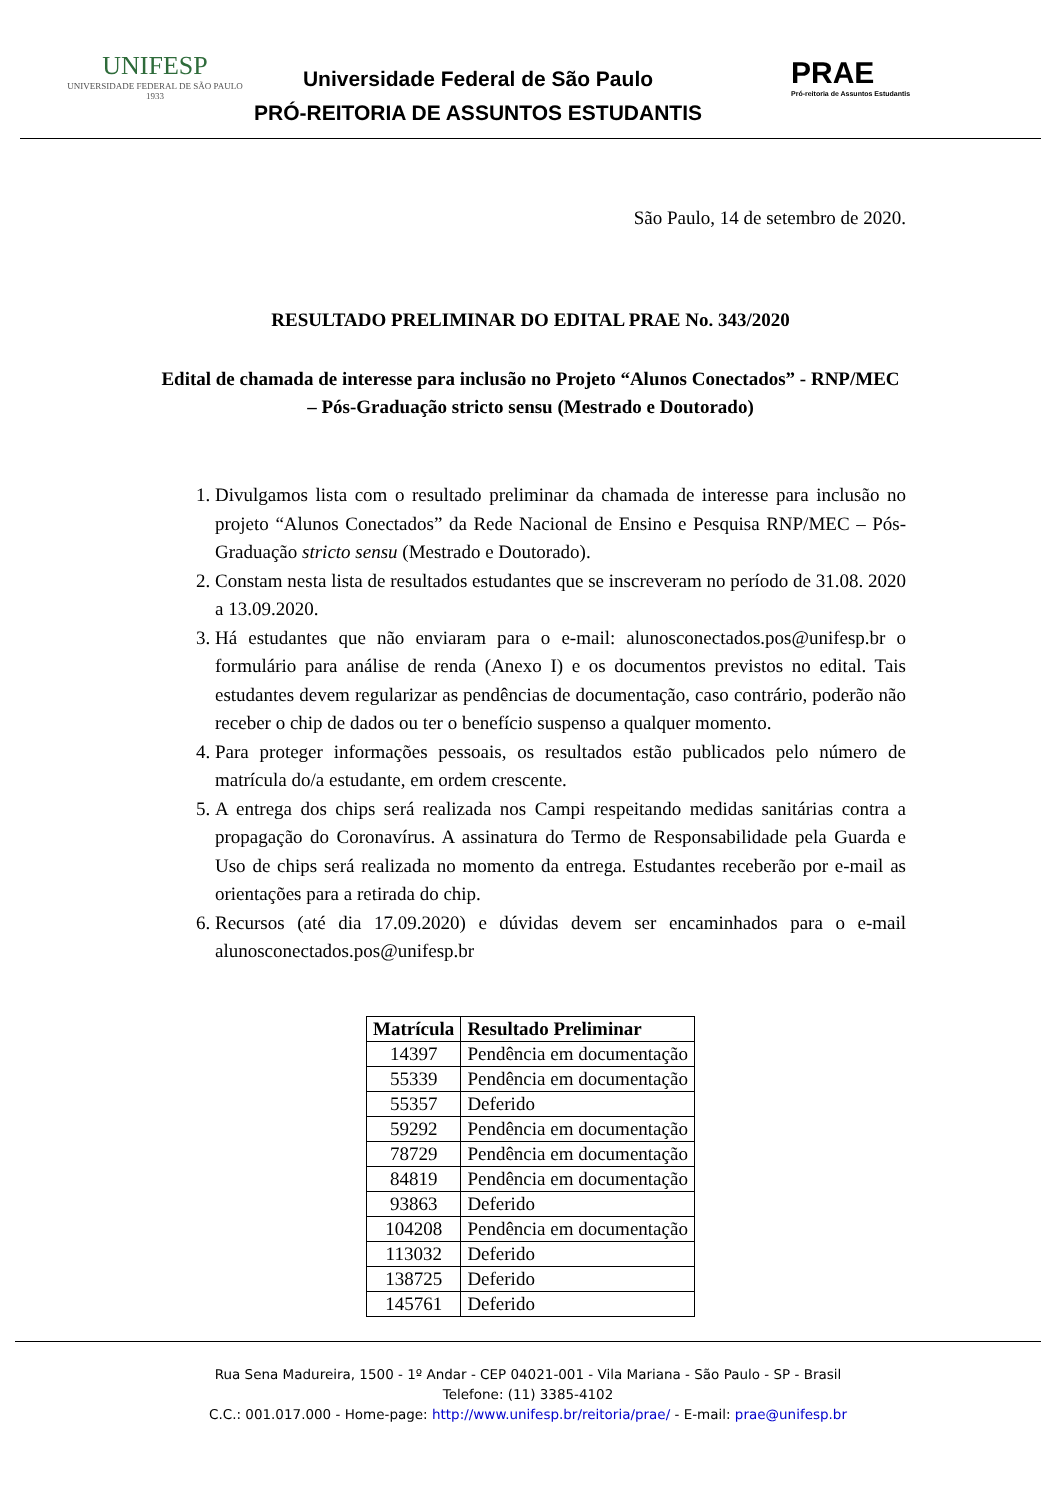UNIFESP
UNIVERSIDADE FEDERAL DE SÃO PAULO
1933
Universidade Federal de São Paulo
PRÓ-REITORIA DE ASSUNTOS ESTUDANTIS
PRAE
Pró-reitoria de Assuntos Estudantis
São Paulo, 14 de setembro de 2020.
RESULTADO PRELIMINAR DO EDITAL PRAE No. 343/2020
Edital de chamada de interesse para inclusão no Projeto “Alunos Conectados” - RNP/MEC – Pós-Graduação stricto sensu (Mestrado e Doutorado)
1. Divulgamos lista com o resultado preliminar da chamada de interesse para inclusão no projeto “Alunos Conectados” da Rede Nacional de Ensino e Pesquisa RNP/MEC – Pós-Graduação stricto sensu (Mestrado e Doutorado).
2. Constam nesta lista de resultados estudantes que se inscreveram no período de 31.08. 2020 a 13.09.2020.
3. Há estudantes que não enviaram para o e-mail: alunosconectados.pos@unifesp.br o formulário para análise de renda (Anexo I) e os documentos previstos no edital. Tais estudantes devem regularizar as pendências de documentação, caso contrário, poderão não receber o chip de dados ou ter o benefício suspenso a qualquer momento.
4. Para proteger informações pessoais, os resultados estão publicados pelo número de matrícula do/a estudante, em ordem crescente.
5. A entrega dos chips será realizada nos Campi respeitando medidas sanitárias contra a propagação do Coronavírus. A assinatura do Termo de Responsabilidade pela Guarda e Uso de chips será realizada no momento da entrega. Estudantes receberão por e-mail as orientações para a retirada do chip.
6. Recursos (até dia 17.09.2020) e dúvidas devem ser encaminhados para o e-mail alunosconectados.pos@unifesp.br
| Matrícula | Resultado Preliminar |
| --- | --- |
| 14397 | Pendência em documentação |
| 55339 | Pendência em documentação |
| 55357 | Deferido |
| 59292 | Pendência em documentação |
| 78729 | Pendência em documentação |
| 84819 | Pendência em documentação |
| 93863 | Deferido |
| 104208 | Pendência em documentação |
| 113032 | Deferido |
| 138725 | Deferido |
| 145761 | Deferido |
Rua Sena Madureira, 1500 - 1º Andar - CEP 04021-001 - Vila Mariana - São Paulo - SP - Brasil
Telefone: (11) 3385-4102
C.C.: 001.017.000 - Home-page: http://www.unifesp.br/reitoria/prae/ - E-mail: prae@unifesp.br